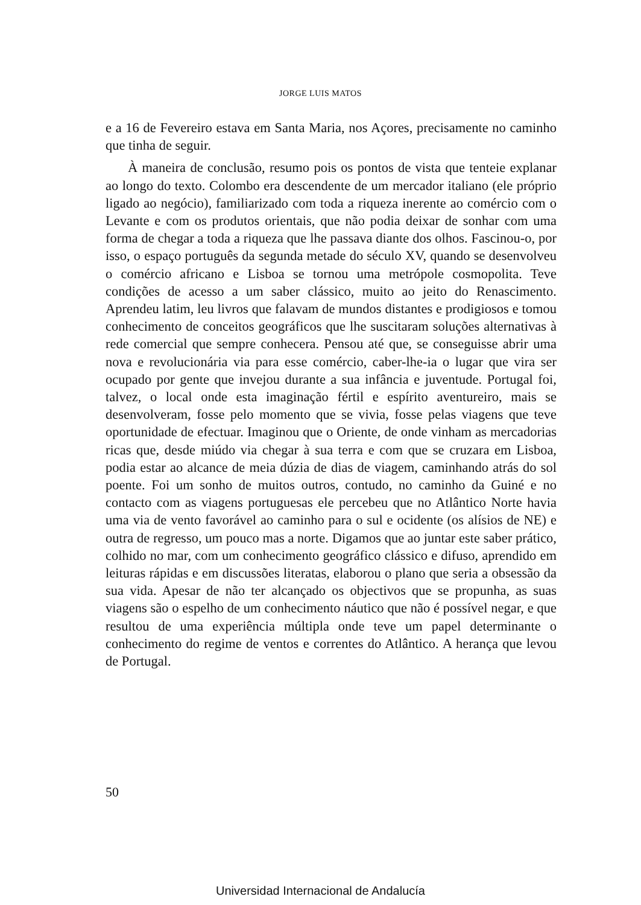JORGE LUIS MATOS
e a 16 de Fevereiro estava em Santa Maria, nos Açores, precisamente no caminho que tinha de seguir.
À maneira de conclusão, resumo pois os pontos de vista que tenteie explanar ao longo do texto. Colombo era descendente de um mercador italiano (ele próprio ligado ao negócio), familiarizado com toda a riqueza inerente ao comércio com o Levante e com os produtos orientais, que não podia deixar de sonhar com uma forma de chegar a toda a riqueza que lhe passava diante dos olhos. Fascinou-o, por isso, o espaço português da segunda metade do século XV, quando se desenvolveu o comércio africano e Lisboa se tornou uma metrópole cosmopolita. Teve condições de acesso a um saber clássico, muito ao jeito do Renascimento. Aprendeu latim, leu livros que falavam de mundos distantes e prodigiosos e tomou conhecimento de conceitos geográficos que lhe suscitaram soluções alternativas à rede comercial que sempre conhecera. Pensou até que, se conseguisse abrir uma nova e revolucionária via para esse comércio, caber-lhe-ia o lugar que vira ser ocupado por gente que invejou durante a sua infância e juventude. Portugal foi, talvez, o local onde esta imaginação fértil e espírito aventureiro, mais se desenvolveram, fosse pelo momento que se vivia, fosse pelas viagens que teve oportunidade de efectuar. Imaginou que o Oriente, de onde vinham as mercadorias ricas que, desde miúdo via chegar à sua terra e com que se cruzara em Lisboa, podia estar ao alcance de meia dúzia de dias de viagem, caminhando atrás do sol poente. Foi um sonho de muitos outros, contudo, no caminho da Guiné e no contacto com as viagens portuguesas ele percebeu que no Atlântico Norte havia uma via de vento favorável ao caminho para o sul e ocidente (os alísios de NE) e outra de regresso, um pouco mas a norte. Digamos que ao juntar este saber prático, colhido no mar, com um conhecimento geográfico clássico e difuso, aprendido em leituras rápidas e em discussões literatas, elaborou o plano que seria a obsessão da sua vida. Apesar de não ter alcançado os objectivos que se propunha, as suas viagens são o espelho de um conhecimento náutico que não é possível negar, e que resultou de uma experiência múltipla onde teve um papel determinante o conhecimento do regime de ventos e correntes do Atlântico. A herança que levou de Portugal.
50
Universidad Internacional de Andalucía